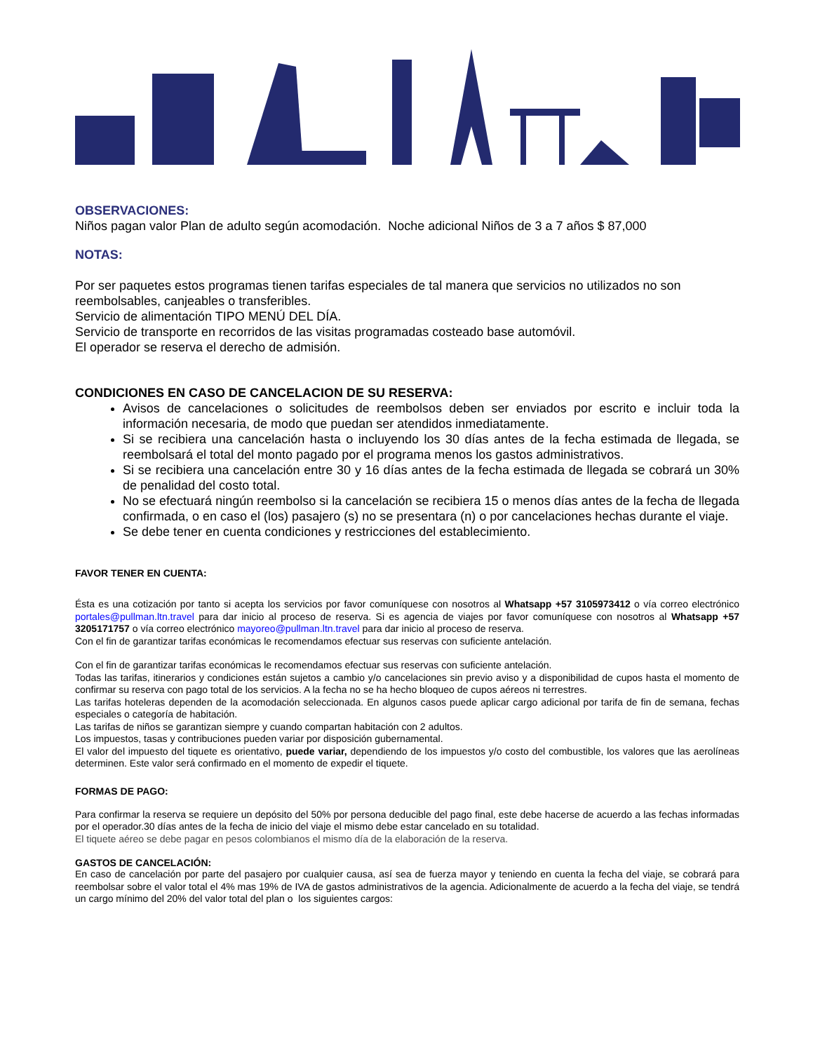OBSERVACIONES:
Niños pagan valor Plan de adulto según acomodación. Noche adicional Niños de 3 a 7 años $ 87,000
NOTAS:
Por ser paquetes estos programas tienen tarifas especiales de tal manera que servicios no utilizados no son reembolsables, canjeables o transferibles.
Servicio de alimentación TIPO MENÚ DEL DÍA.
Servicio de transporte en recorridos de las visitas programadas costeado base automóvil.
El operador se reserva el derecho de admisión.
CONDICIONES EN CASO DE CANCELACION DE SU RESERVA:
Avisos de cancelaciones o solicitudes de reembolsos deben ser enviados por escrito e incluir toda la información necesaria, de modo que puedan ser atendidos inmediatamente.
Si se recibiera una cancelación hasta o incluyendo los 30 días antes de la fecha estimada de llegada, se reembolsará el total del monto pagado por el programa menos los gastos administrativos.
Si se recibiera una cancelación entre 30 y 16 días antes de la fecha estimada de llegada se cobrará un 30% de penalidad del costo total.
No se efectuará ningún reembolso si la cancelación se recibiera 15 o menos días antes de la fecha de llegada confirmada, o en caso el (los) pasajero (s) no se presentara (n) o por cancelaciones hechas durante el viaje.
Se debe tener en cuenta condiciones y restricciones del establecimiento.
FAVOR TENER EN CUENTA:
Ésta es una cotización por tanto si acepta los servicios por favor comuníquese con nosotros al Whatsapp +57 3105973412 o vía correo electrónico portales@pullman.ltn.travel para dar inicio al proceso de reserva. Si es agencia de viajes por favor comuníquese con nosotros al Whatsapp +57 3205171757 o vía correo electrónico mayoreo@pullman.ltn.travel para dar inicio al proceso de reserva.
Con el fin de garantizar tarifas económicas le recomendamos efectuar sus reservas con suficiente antelación.
Con el fin de garantizar tarifas económicas le recomendamos efectuar sus reservas con suficiente antelación.
Todas las tarifas, itinerarios y condiciones están sujetos a cambio y/o cancelaciones sin previo aviso y a disponibilidad de cupos hasta el momento de confirmar su reserva con pago total de los servicios. A la fecha no se ha hecho bloqueo de cupos aéreos ni terrestres.
Las tarifas hoteleras dependen de la acomodación seleccionada. En algunos casos puede aplicar cargo adicional por tarifa de fin de semana, fechas especiales o categoría de habitación.
Las tarifas de niños se garantizan siempre y cuando compartan habitación con 2 adultos.
Los impuestos, tasas y contribuciones pueden variar por disposición gubernamental.
El valor del impuesto del tiquete es orientativo, puede variar, dependiendo de los impuestos y/o costo del combustible, los valores que las aerolíneas determinen. Este valor será confirmado en el momento de expedir el tiquete.
FORMAS DE PAGO:
Para confirmar la reserva se requiere un depósito del 50% por persona deducible del pago final, este debe hacerse de acuerdo a las fechas informadas por el operador.30 días antes de la fecha de inicio del viaje el mismo debe estar cancelado en su totalidad.
El tiquete aéreo se debe pagar en pesos colombianos el mismo día de la elaboración de la reserva.
GASTOS DE CANCELACIÓN:
En caso de cancelación por parte del pasajero por cualquier causa, así sea de fuerza mayor y teniendo en cuenta la fecha del viaje, se cobrará para reembolsar sobre el valor total el 4% mas 19% de IVA de gastos administrativos de la agencia. Adicionalmente de acuerdo a la fecha del viaje, se tendrá un cargo mínimo del 20% del valor total del plan o los siguientes cargos: